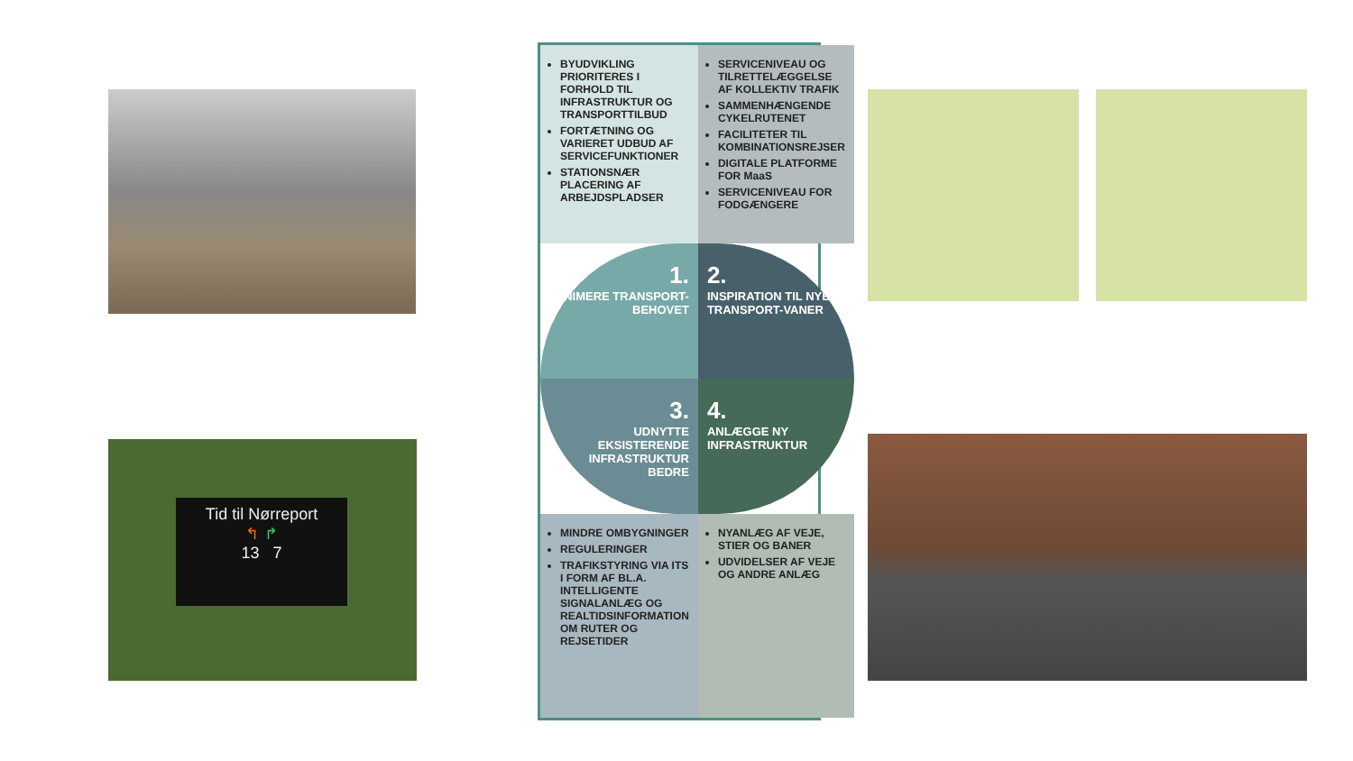Tid til Nørreport
↰ ↱
13 7
BYUDVIKLING PRIORITERES I FORHOLD TIL INFRASTRUKTUR OG TRANSPORTTILBUD
FORTÆTNING OG VARIERET UDBUD AF SERVICEFUNKTIONER
STATIONSNÆR PLACERING AF ARBEJDSPLADSER
SERVICENIVEAU OG TILRETTELÆGGELSE AF KOLLEKTIV TRAFIK
SAMMENHÆNGENDE CYKELRUTENET
FACILITETER TIL KOMBINATIONSREJSER
DIGITALE PLATFORME FOR MaaS
SERVICENIVEAU FOR FODGÆNGERE
1.
MINIMERE TRANSPORT-BEHOVET
2.
INSPIRATION TIL NYE TRANSPORT-VANER
3.
UDNYTTE EKSISTERENDE INFRASTRUKTUR BEDRE
4.
ANLÆGGE NY INFRASTRUKTUR
MINDRE OMBYGNINGER
REGULERINGER
TRAFIKSTYRING VIA ITS I FORM AF BL.A. INTELLIGENTE SIGNALANLÆG OG REALTIDSINFORMATION OM RUTER OG REJSETIDER
NYANLÆG AF VEJE, STIER OG BANER
UDVIDELSER AF VEJE OG ANDRE ANLÆG